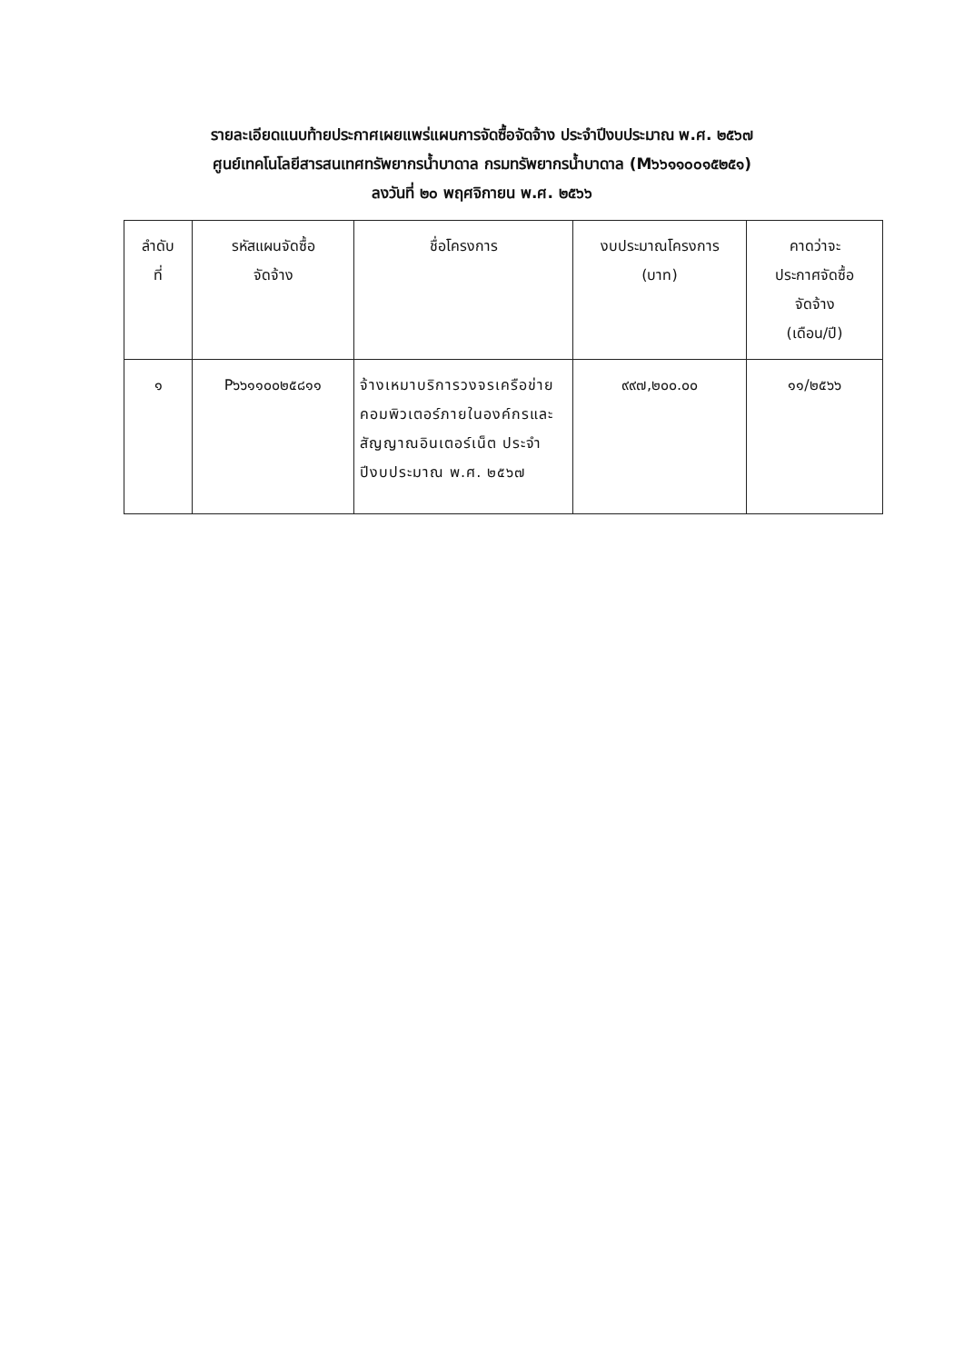รายละเอียดแนบท้ายประกาศเผยแพร่แผนการจัดซื้อจัดจ้าง ประจำปีงบประมาณ พ.ศ. ๒๕๖๗
ศูนย์เทคโนโลยีสารสนเทศทรัพยากรน้ำบาดาล กรมทรัพยากรน้ำบาดาล (M๖๖๑๑๐๐๑๕๒๕๑)
ลงวันที่ ๒๐ พฤศจิกายน พ.ศ. ๒๕๖๖
| ลำดับ ที่ | รหัสแผนจัดซื้อ จัดจ้าง | ชื่อโครงการ | งบประมาณโครงการ (บาท) | คาดว่าจะ ประกาศจัดซื้อ จัดจ้าง (เดือน/ปี) |
| --- | --- | --- | --- | --- |
| ๑ | P๖๖๑๑๐๐๒๕๘๑๑ | จ้างเหมาบริการวงจรเครือข่ายคอมพิวเตอร์ภายในองค์กรและสัญญาณอินเตอร์เน็ต ประจำปีงบประมาณ พ.ศ. ๒๕๖๗ | ๙๙๗,๒๐๐.๐๐ | ๑๑/๒๕๖๖ |